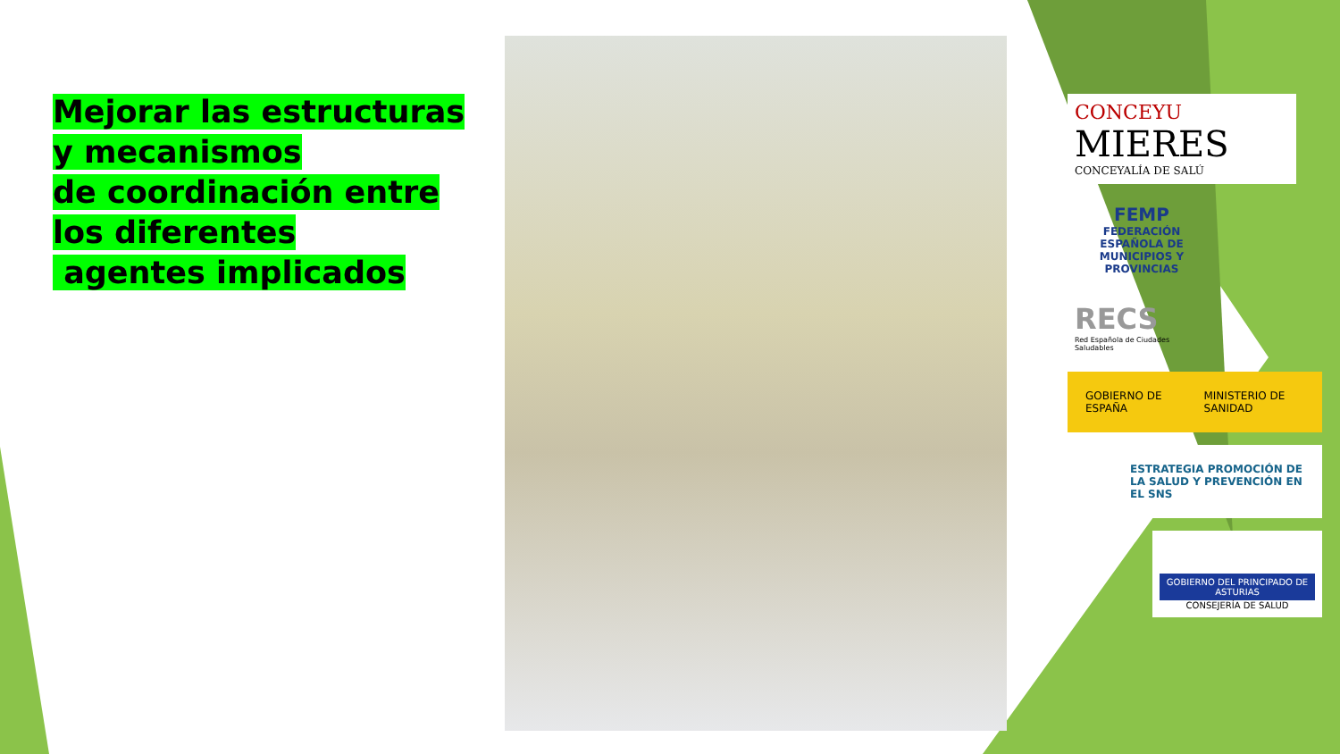Mejorar las estructuras y mecanismos
de coordinación entre los diferentes
agentes implicados
CONCEYU
MIERES
CONCEYALÍA DE SALÚ
FEMP
FEDERACIÓN ESPAÑOLA DE MUNICIPIOS Y PROVINCIAS
RECS
Red Española de Ciudades Saludables
GOBIERNO DE ESPAÑA MINISTERIO DE SANIDAD
ESTRATEGIA PROMOCIÓN DE LA SALUD Y PREVENCIÓN EN EL SNS
GOBIERNO DEL PRINCIPADO DE ASTURIAS
CONSEJERÍA DE SALUD